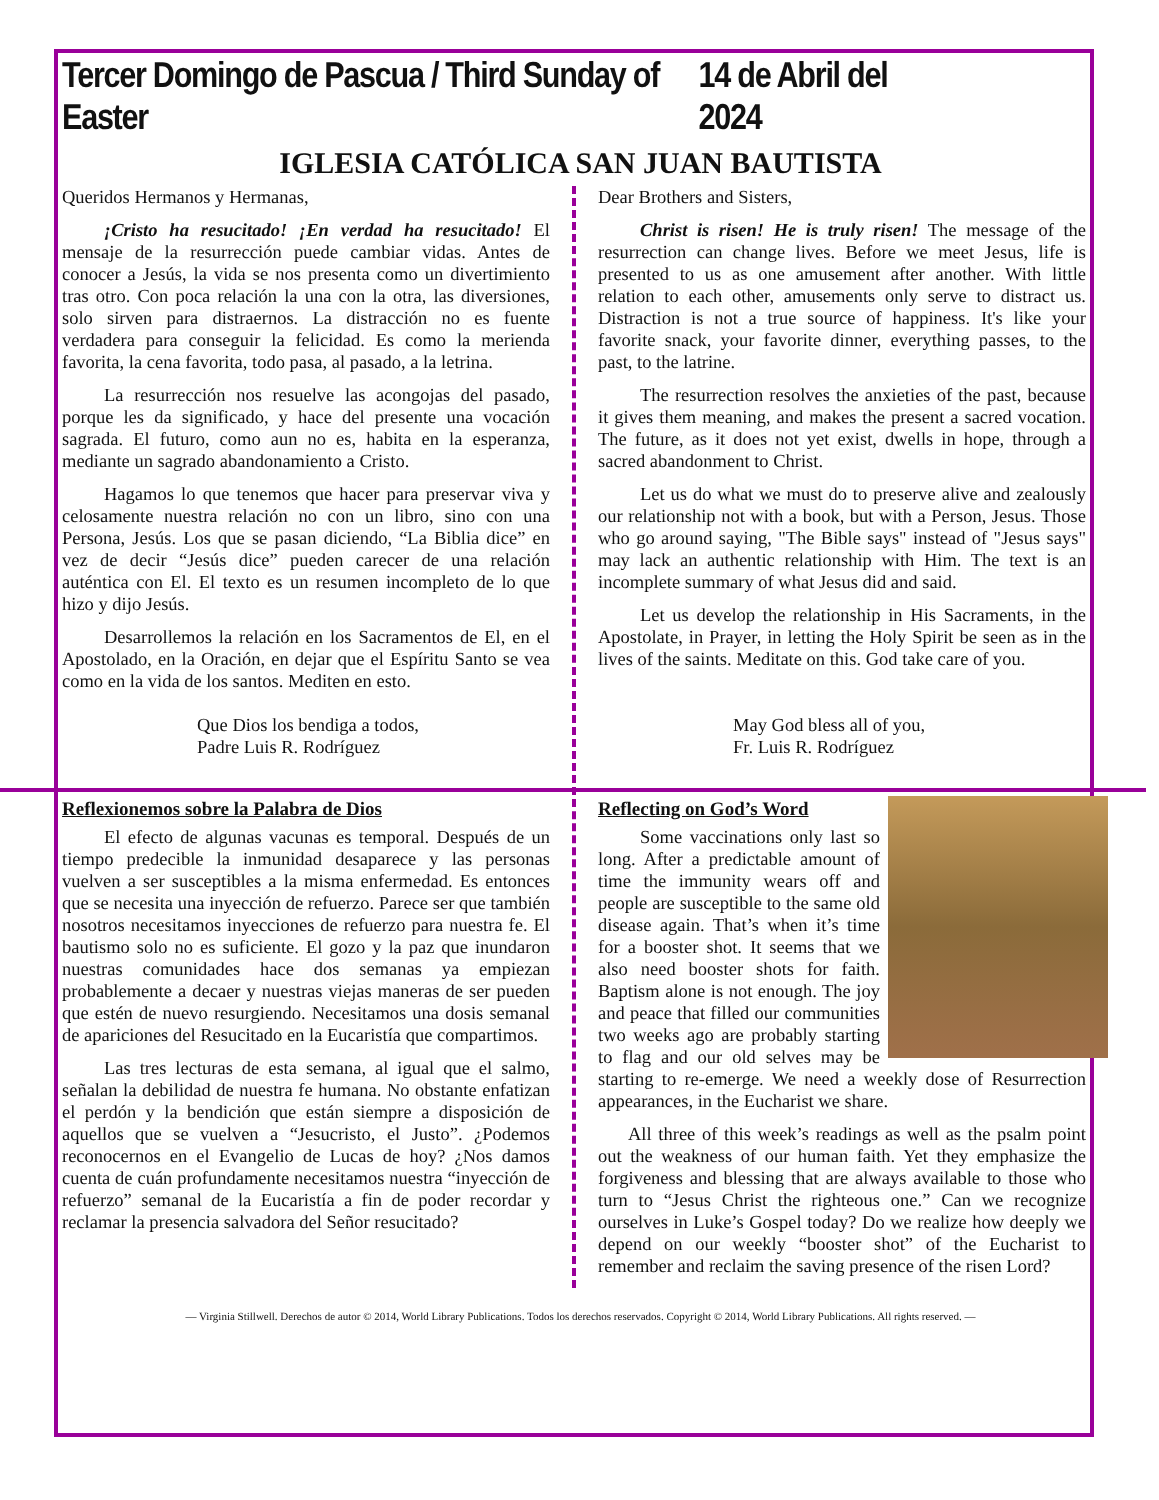Tercer Domingo de Pascua / Third Sunday of Easter 14 de Abril del 2024
IGLESIA CATÓLICA SAN JUAN BAUTISTA
Queridos Hermanos y Hermanas,
¡Cristo ha resucitado! ¡En verdad ha resucitado! El mensaje de la resurrección puede cambiar vidas. Antes de conocer a Jesús, la vida se nos presenta como un divertimiento tras otro. Con poca relación la una con la otra, las diversiones, solo sirven para distraernos. La distracción no es fuente verdadera para conseguir la felicidad. Es como la merienda favorita, la cena favorita, todo pasa, al pasado, a la letrina.
La resurrección nos resuelve las acongojas del pasado, porque les da significado, y hace del presente una vocación sagrada. El futuro, como aun no es, habita en la esperanza, mediante un sagrado abandonamiento a Cristo.
Hagamos lo que tenemos que hacer para preservar viva y celosamente nuestra relación no con un libro, sino con una Persona, Jesús. Los que se pasan diciendo, “La Biblia dice” en vez de decir “Jesús dice” pueden carecer de una relación auténtica con El. El texto es un resumen incompleto de lo que hizo y dijo Jesús.
Desarrollemos la relación en los Sacramentos de El, en el Apostolado, en la Oración, en dejar que el Espíritu Santo se vea como en la vida de los santos. Mediten en esto.
Que Dios los bendiga a todos,
Padre Luis R. Rodríguez
Reflexionemos sobre la Palabra de Dios
El efecto de algunas vacunas es temporal. Después de un tiempo predecible la inmunidad desaparece y las personas vuelven a ser susceptibles a la misma enfermedad. Es entonces que se necesita una inyección de refuerzo. Parece ser que también nosotros necesitamos inyecciones de refuerzo para nuestra fe. El bautismo solo no es suficiente. El gozo y la paz que inundaron nuestras comunidades hace dos semanas ya empiezan probablemente a decaer y nuestras viejas maneras de ser pueden que estén de nuevo resurgiendo. Necesitamos una dosis semanal de apariciones del Resucitado en la Eucaristía que compartimos.
Las tres lecturas de esta semana, al igual que el salmo, señalan la debilidad de nuestra fe humana. No obstante enfatizan el perdón y la bendición que están siempre a disposición de aquellos que se vuelven a “Jesucristo, el Justo”. ¿Podemos reconocernos en el Evangelio de Lucas de hoy? ¿Nos damos cuenta de cuán profundamente necesitamos nuestra “inyección de refuerzo” semanal de la Eucaristía a fin de poder recordar y reclamar la presencia salvadora del Señor resucitado?
Dear Brothers and Sisters,
Christ is risen! He is truly risen! The message of the resurrection can change lives. Before we meet Jesus, life is presented to us as one amusement after another. With little relation to each other, amusements only serve to distract us. Distraction is not a true source of happiness. It's like your favorite snack, your favorite dinner, everything passes, to the past, to the latrine.
The resurrection resolves the anxieties of the past, because it gives them meaning, and makes the present a sacred vocation. The future, as it does not yet exist, dwells in hope, through a sacred abandonment to Christ.
Let us do what we must do to preserve alive and zealously our relationship not with a book, but with a Person, Jesus. Those who go around saying, "The Bible says" instead of "Jesus says" may lack an authentic relationship with Him. The text is an incomplete summary of what Jesus did and said.
Let us develop the relationship in His Sacraments, in the Apostolate, in Prayer, in letting the Holy Spirit be seen as in the lives of the saints. Meditate on this. God take care of you.
May God bless all of you,
Fr. Luis R. Rodríguez
Reflecting on God’s Word
Some vaccinations only last so long. After a predictable amount of time the immunity wears off and people are susceptible to the same old disease again. That’s when it’s time for a booster shot. It seems that we also need booster shots for faith. Baptism alone is not enough. The joy and peace that filled our communities two weeks ago are probably starting to flag and our old selves may be starting to re-emerge. We need a weekly dose of Resurrection appearances, in the Eucharist we share.
All three of this week’s readings as well as the psalm point out the weakness of our human faith. Yet they emphasize the forgiveness and blessing that are always available to those who turn to “Jesus Christ the righteous one.” Can we recognize ourselves in Luke’s Gospel today? Do we realize how deeply we depend on our weekly “booster shot” of the Eucharist to remember and reclaim the saving presence of the risen Lord?
— Virginia Stillwell. Derechos de autor © 2014, World Library Publications. Todos los derechos reservados. Copyright © 2014, World Library Publications. All rights reserved. —